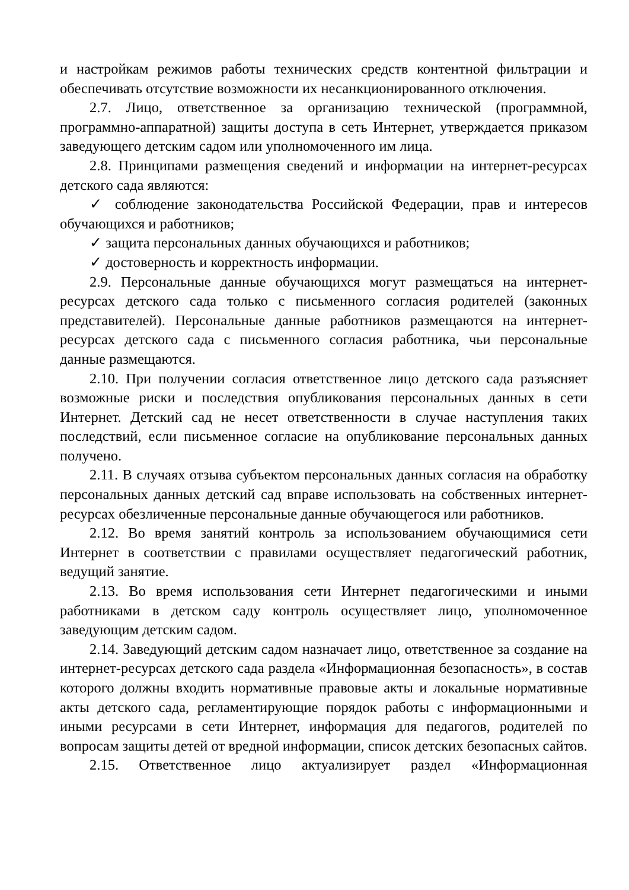и настройкам режимов работы технических средств контентной фильтрации и обеспечивать отсутствие возможности их несанкционированного отключения.
2.7. Лицо, ответственное за организацию технической (программной, программно-аппаратной) защиты доступа в сеть Интернет, утверждается приказом заведующего детским садом или уполномоченного им лица.
2.8. Принципами размещения сведений и информации на интернет-ресурсах детского сада являются:
✓ соблюдение законодательства Российской Федерации, прав и интересов обучающихся и работников;
✓ защита персональных данных обучающихся и работников;
✓ достоверность и корректность информации.
2.9. Персональные данные обучающихся могут размещаться на интернет-ресурсах детского сада только с письменного согласия родителей (законных представителей). Персональные данные работников размещаются на интернет-ресурсах детского сада с письменного согласия работника, чьи персональные данные размещаются.
2.10. При получении согласия ответственное лицо детского сада разъясняет возможные риски и последствия опубликования персональных данных в сети Интернет. Детский сад не несет ответственности в случае наступления таких последствий, если письменное согласие на опубликование персональных данных получено.
2.11. В случаях отзыва субъектом персональных данных согласия на обработку персональных данных детский сад вправе использовать на собственных интернет-ресурсах обезличенные персональные данные обучающегося или работников.
2.12. Во время занятий контроль за использованием обучающимися сети Интернет в соответствии с правилами осуществляет педагогический работник, ведущий занятие.
2.13. Во время использования сети Интернет педагогическими и иными работниками в детском саду контроль осуществляет лицо, уполномоченное заведующим детским садом.
2.14. Заведующий детским садом назначает лицо, ответственное за создание на интернет-ресурсах детского сада раздела «Информационная безопасность», в состав которого должны входить нормативные правовые акты и локальные нормативные акты детского сада, регламентирующие порядок работы с информационными и иными ресурсами в сети Интернет, информация для педагогов, родителей по вопросам защиты детей от вредной информации, список детских безопасных сайтов.
2.15. Ответственное лицо актуализирует раздел «Информационная